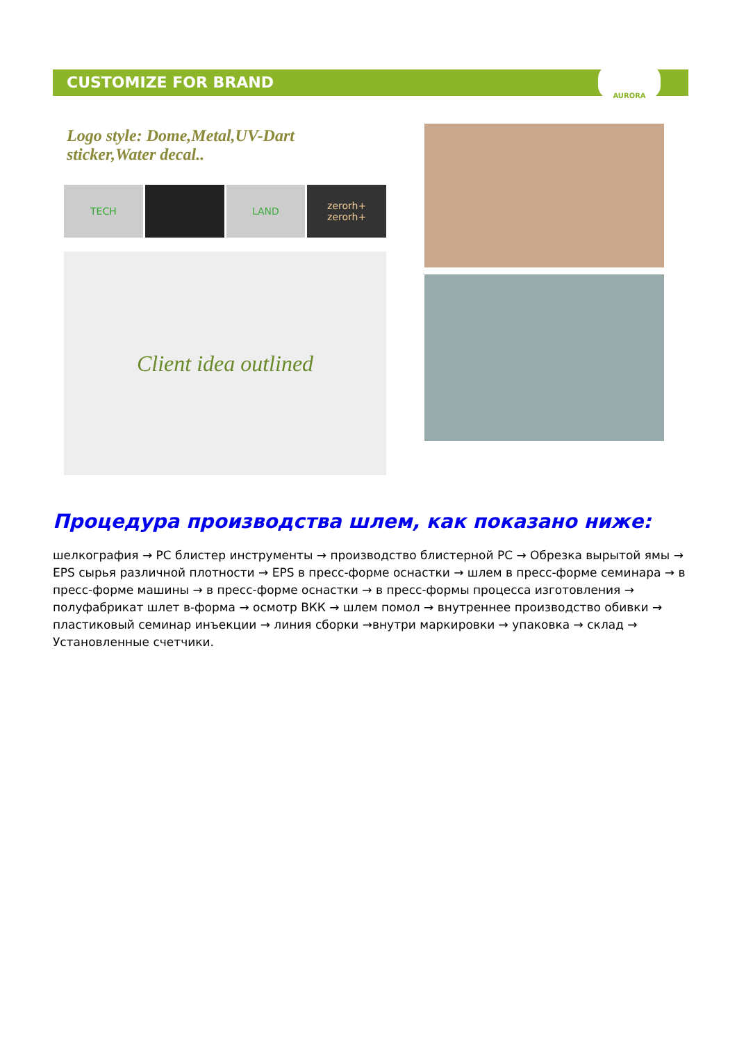CUSTOMIZE FOR BRAND
AURORA
Logo style: Dome,Metal,UV-Dart sticker,Water decal..
TECH LAND zerorh+
zerorh+
Client idea outlined
Процедура производства шлем, как показано ниже:
шелкография → PC блистер инструменты → производство блистерной PC → Обрезка вырытой ямы → EPS сырья различной плотности → EPS в пресс-форме оснастки → шлем в пресс-форме семинара → в пресс-форме машины → в пресс-форме оснастки → в пресс-формы процесса изготовления → полуфабрикат шлет в-форма → осмотр ВКК → шлем помол → внутреннее производство обивки → пластиковый семинар инъекции → линия сборки →внутри маркировки → упаковка → склад → Установленные счетчики.